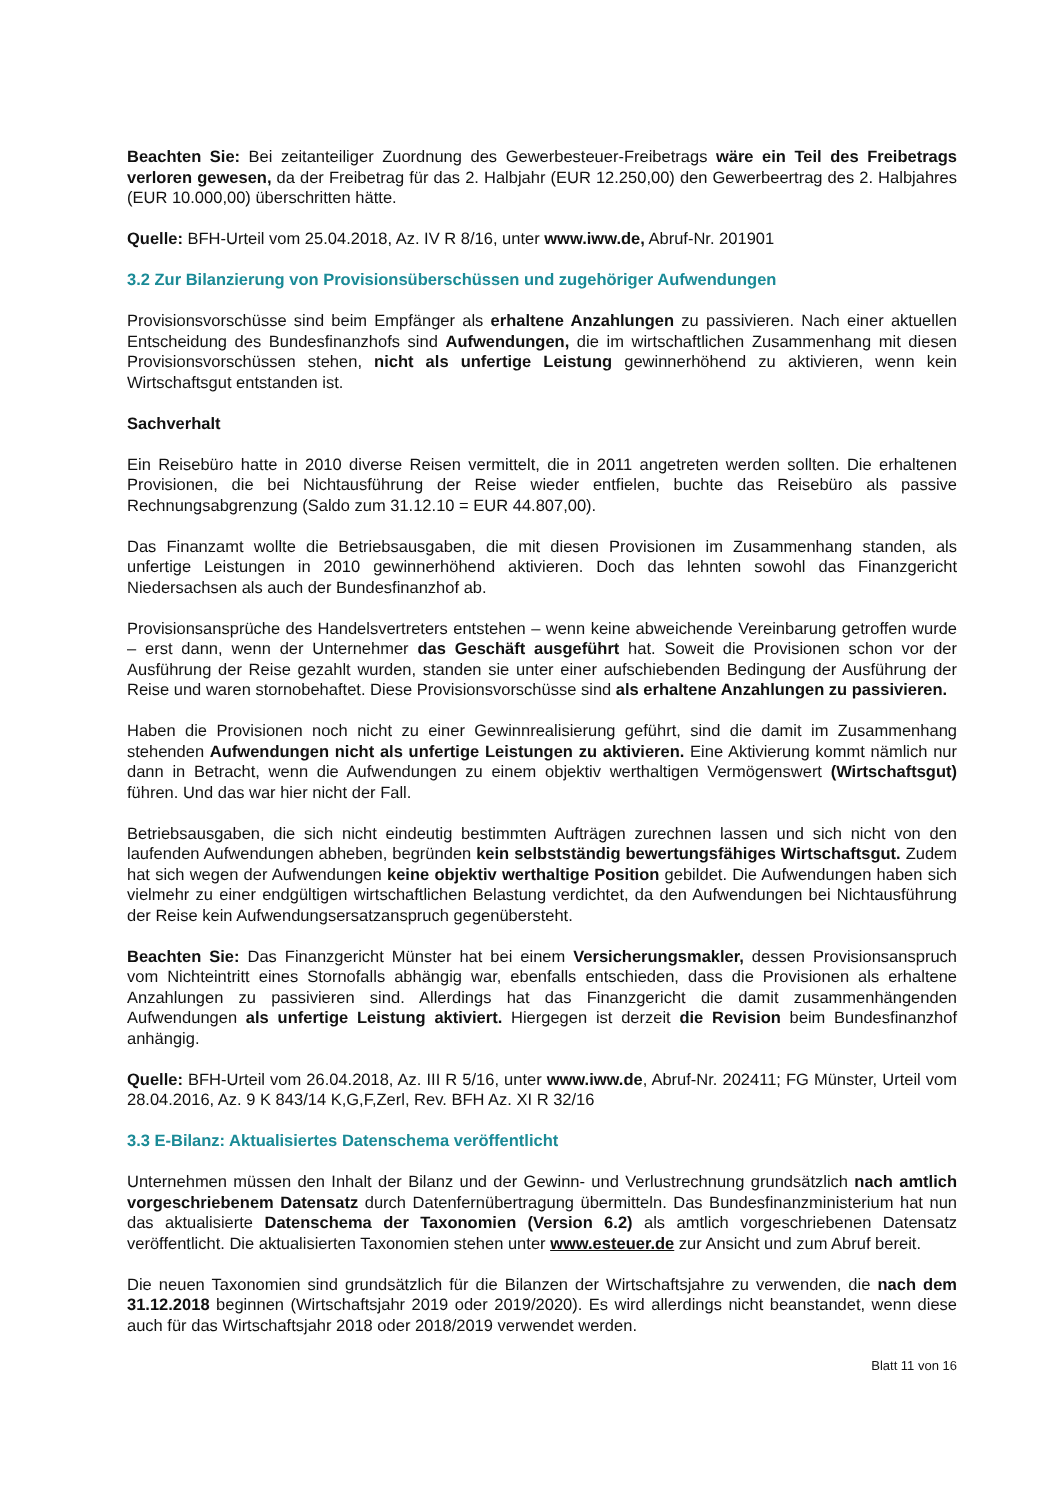Beachten Sie: Bei zeitanteiliger Zuordnung des Gewerbesteuer-Freibetrags wäre ein Teil des Freibetrags verloren gewesen, da der Freibetrag für das 2. Halbjahr (EUR 12.250,00) den Gewerbeertrag des 2. Halbjahres (EUR 10.000,00) überschritten hätte.
Quelle: BFH-Urteil vom 25.04.2018, Az. IV R 8/16, unter www.iww.de, Abruf-Nr. 201901
3.2 Zur Bilanzierung von Provisionsüberschüssen und zugehöriger Aufwendungen
Provisionsvorschüsse sind beim Empfänger als erhaltene Anzahlungen zu passivieren. Nach einer aktuellen Entscheidung des Bundesfinanzhofs sind Aufwendungen, die im wirtschaftlichen Zusammenhang mit diesen Provisionsvorschüssen stehen, nicht als unfertige Leistung gewinnerhöhend zu aktivieren, wenn kein Wirtschaftsgut entstanden ist.
Sachverhalt
Ein Reisebüro hatte in 2010 diverse Reisen vermittelt, die in 2011 angetreten werden sollten. Die erhaltenen Provisionen, die bei Nichtausführung der Reise wieder entfielen, buchte das Reisebüro als passive Rechnungsabgrenzung (Saldo zum 31.12.10 = EUR 44.807,00).
Das Finanzamt wollte die Betriebsausgaben, die mit diesen Provisionen im Zusammenhang standen, als unfertige Leistungen in 2010 gewinnerhöhend aktivieren. Doch das lehnten sowohl das Finanzgericht Niedersachsen als auch der Bundesfinanzhof ab.
Provisionsansprüche des Handelsvertreters entstehen – wenn keine abweichende Vereinbarung getroffen wurde – erst dann, wenn der Unternehmer das Geschäft ausgeführt hat. Soweit die Provisionen schon vor der Ausführung der Reise gezahlt wurden, standen sie unter einer aufschiebenden Bedingung der Ausführung der Reise und waren stornobehaftet. Diese Provisionsvorschüsse sind als erhaltene Anzahlungen zu passivieren.
Haben die Provisionen noch nicht zu einer Gewinnrealisierung geführt, sind die damit im Zusammenhang stehenden Aufwendungen nicht als unfertige Leistungen zu aktivieren. Eine Aktivierung kommt nämlich nur dann in Betracht, wenn die Aufwendungen zu einem objektiv werthaltigen Vermögenswert (Wirtschaftsgut) führen. Und das war hier nicht der Fall.
Betriebsausgaben, die sich nicht eindeutig bestimmten Aufträgen zurechnen lassen und sich nicht von den laufenden Aufwendungen abheben, begründen kein selbstständig bewertungsfähiges Wirtschaftsgut. Zudem hat sich wegen der Aufwendungen keine objektiv werthaltige Position gebildet. Die Aufwendungen haben sich vielmehr zu einer endgültigen wirtschaftlichen Belastung verdichtet, da den Aufwendungen bei Nichtausführung der Reise kein Aufwendungsersatzanspruch gegenübersteht.
Beachten Sie: Das Finanzgericht Münster hat bei einem Versicherungsmakler, dessen Provisionsanspruch vom Nichteintritt eines Stornofalls abhängig war, ebenfalls entschieden, dass die Provisionen als erhaltene Anzahlungen zu passivieren sind. Allerdings hat das Finanzgericht die damit zusammenhängenden Aufwendungen als unfertige Leistung aktiviert. Hiergegen ist derzeit die Revision beim Bundesfinanzhof anhängig.
Quelle: BFH-Urteil vom 26.04.2018, Az. III R 5/16, unter www.iww.de, Abruf-Nr. 202411; FG Münster, Urteil vom 28.04.2016, Az. 9 K 843/14 K,G,F,Zerl, Rev. BFH Az. XI R 32/16
3.3 E-Bilanz: Aktualisiertes Datenschema veröffentlicht
Unternehmen müssen den Inhalt der Bilanz und der Gewinn- und Verlustrechnung grundsätzlich nach amtlich vorgeschriebenem Datensatz durch Datenfernübertragung übermitteln. Das Bundesfinanzministerium hat nun das aktualisierte Datenschema der Taxonomien (Version 6.2) als amtlich vorgeschriebenen Datensatz veröffentlicht. Die aktualisierten Taxonomien stehen unter www.esteuer.de zur Ansicht und zum Abruf bereit.
Die neuen Taxonomien sind grundsätzlich für die Bilanzen der Wirtschaftsjahre zu verwenden, die nach dem 31.12.2018 beginnen (Wirtschaftsjahr 2019 oder 2019/2020). Es wird allerdings nicht beanstandet, wenn diese auch für das Wirtschaftsjahr 2018 oder 2018/2019 verwendet werden.
Blatt 11 von 16